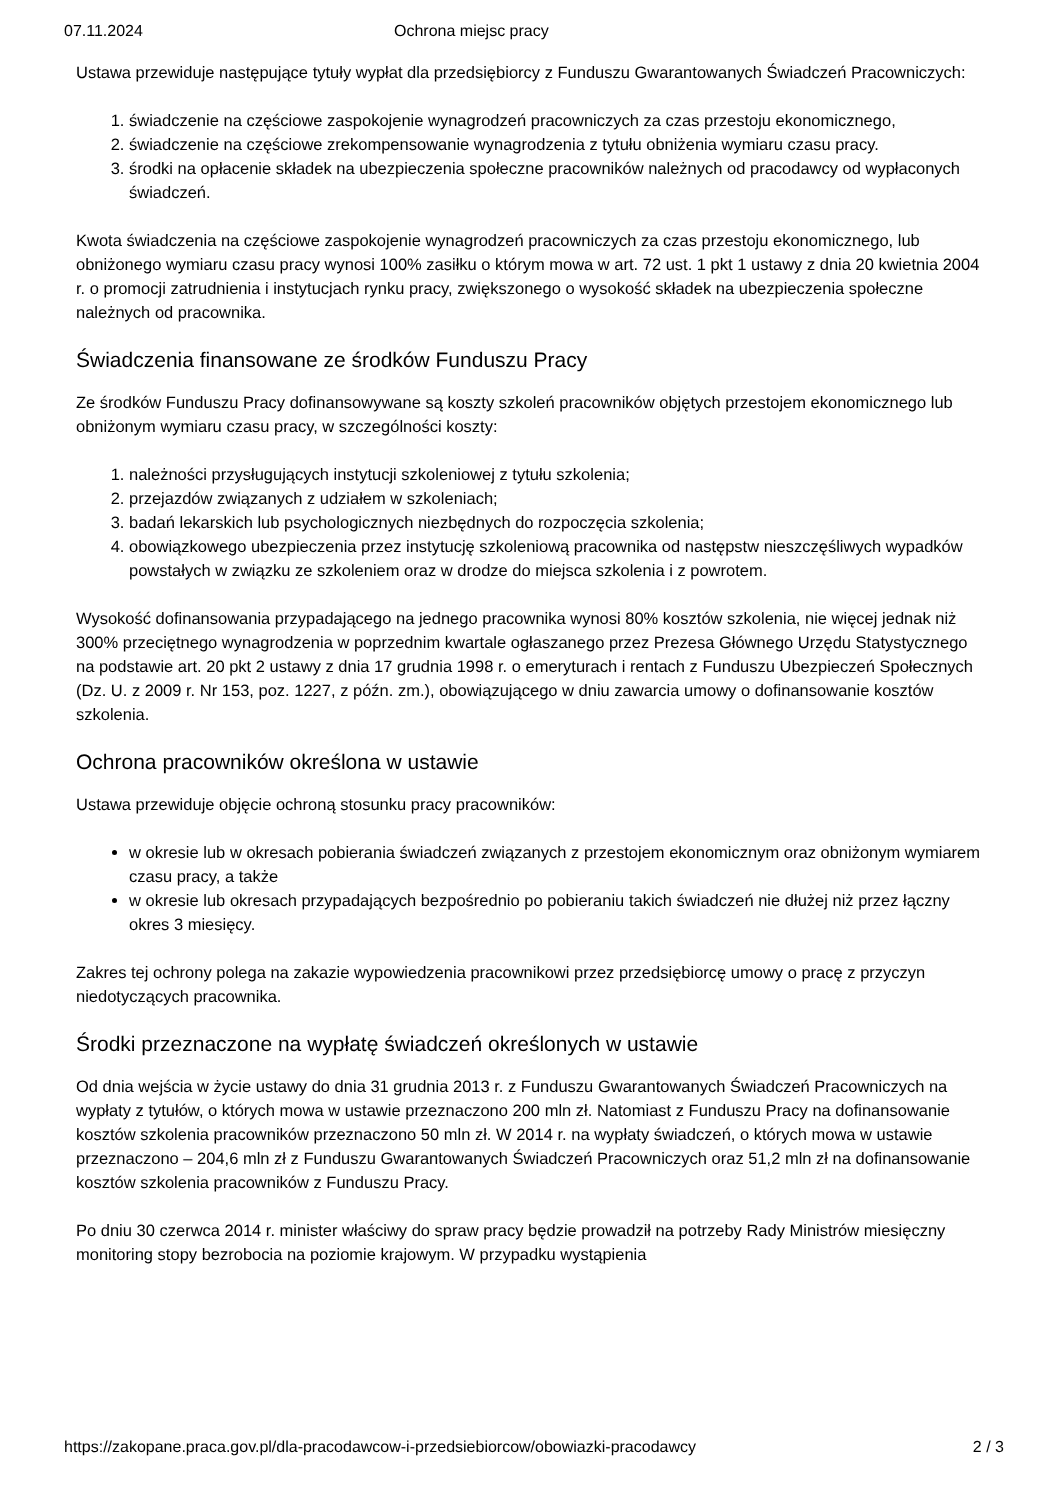07.11.2024 Ochrona miejsc pracy
Ustawa przewiduje następujące tytuły wypłat dla przedsiębiorcy z Funduszu Gwarantowanych Świadczeń Pracowniczych:
1. świadczenie na częściowe zaspokojenie wynagrodzeń pracowniczych za czas przestoju ekonomicznego,
2. świadczenie na częściowe zrekompensowanie wynagrodzenia z tytułu obniżenia wymiaru czasu pracy.
3. środki na opłacenie składek na ubezpieczenia społeczne pracowników należnych od pracodawcy od wypłaconych świadczeń.
Kwota świadczenia na częściowe zaspokojenie wynagrodzeń pracowniczych za czas przestoju ekonomicznego, lub obniżonego wymiaru czasu pracy wynosi 100% zasiłku o którym mowa w art. 72 ust. 1 pkt 1 ustawy z dnia 20 kwietnia 2004 r. o promocji zatrudnienia i instytucjach rynku pracy, zwiększonego o wysokość składek na ubezpieczenia społeczne należnych od pracownika.
Świadczenia finansowane ze środków Funduszu Pracy
Ze środków Funduszu Pracy dofinansowywane są koszty szkoleń pracowników objętych przestojem ekonomicznego lub obniżonym wymiaru czasu pracy, w szczególności koszty:
1. należności przysługujących instytucji szkoleniowej z tytułu szkolenia;
2. przejazdów związanych z udziałem w szkoleniach;
3. badań lekarskich lub psychologicznych niezbędnych do rozpoczęcia szkolenia;
4. obowiązkowego ubezpieczenia przez instytucję szkoleniową pracownika od następstw nieszczęśliwych wypadków powstałych w związku ze szkoleniem oraz w drodze do miejsca szkolenia i z powrotem.
Wysokość dofinansowania przypadającego na jednego pracownika wynosi 80% kosztów szkolenia, nie więcej jednak niż 300% przeciętnego wynagrodzenia w poprzednim kwartale ogłaszanego przez Prezesa Głównego Urzędu Statystycznego na podstawie art. 20 pkt 2 ustawy z dnia 17 grudnia 1998 r. o emeryturach i rentach z Funduszu Ubezpieczeń Społecznych (Dz. U. z 2009 r. Nr 153, poz. 1227, z późn. zm.), obowiązującego w dniu zawarcia umowy o dofinansowanie kosztów szkolenia.
Ochrona pracowników określona w ustawie
Ustawa przewiduje objęcie ochroną stosunku pracy pracowników:
w okresie lub w okresach pobierania świadczeń związanych z przestojem ekonomicznym oraz obniżonym wymiarem czasu pracy, a także
w okresie lub okresach przypadających bezpośrednio po pobieraniu takich świadczeń nie dłużej niż przez łączny okres 3 miesięcy.
Zakres tej ochrony polega na zakazie wypowiedzenia pracownikowi przez przedsiębiorcę umowy o pracę z przyczyn niedotyczących pracownika.
Środki przeznaczone na wypłatę świadczeń określonych w ustawie
Od dnia wejścia w życie ustawy do dnia 31 grudnia 2013 r. z Funduszu Gwarantowanych Świadczeń Pracowniczych na wypłaty z tytułów, o których mowa w ustawie przeznaczono 200 mln zł. Natomiast z Funduszu Pracy na dofinansowanie kosztów szkolenia pracowników przeznaczono 50 mln zł. W 2014 r. na wypłaty świadczeń, o których mowa w ustawie przeznaczono – 204,6 mln zł z Funduszu Gwarantowanych Świadczeń Pracowniczych oraz 51,2 mln zł na dofinansowanie kosztów szkolenia pracowników z Funduszu Pracy.
Po dniu 30 czerwca 2014 r. minister właściwy do spraw pracy będzie prowadził na potrzeby Rady Ministrów miesięczny monitoring stopy bezrobocia na poziomie krajowym. W przypadku wystąpienia
https://zakopane.praca.gov.pl/dla-pracodawcow-i-przedsiebiorcow/obowiazki-pracodawcy 2 / 3